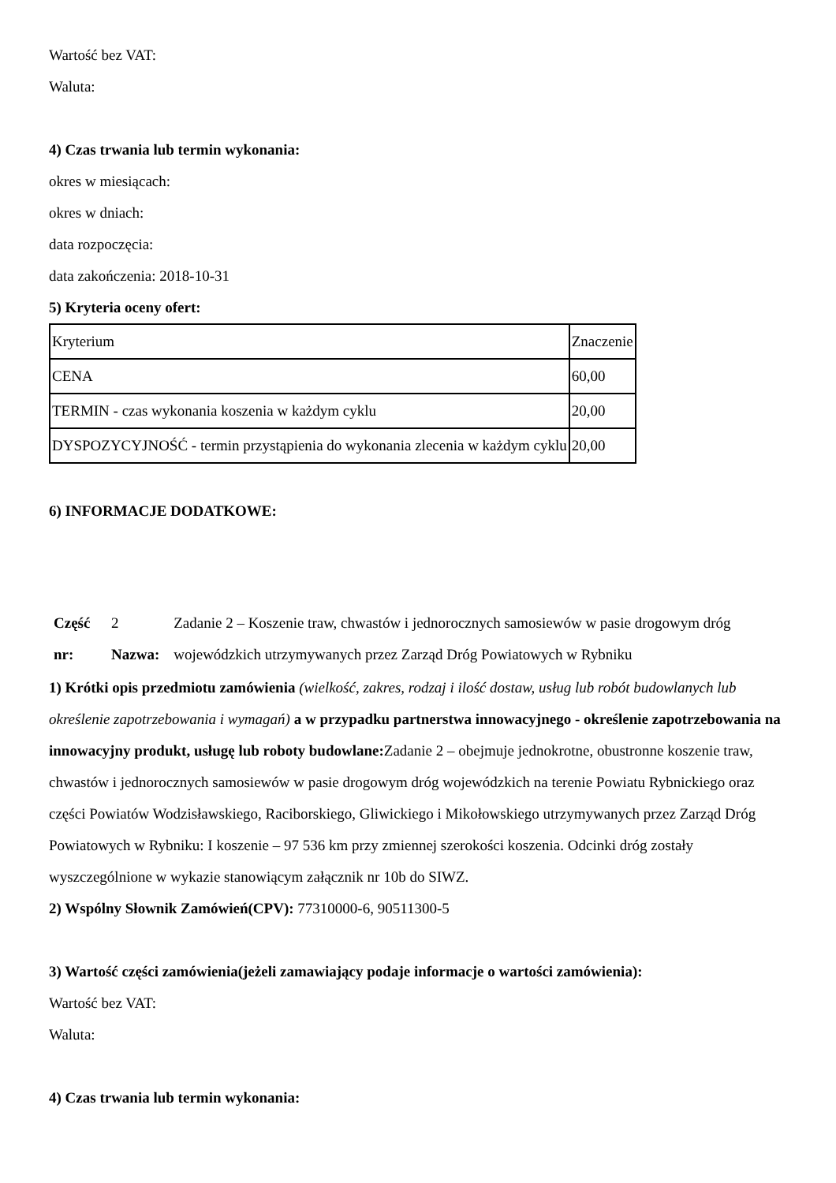Wartość bez VAT:
Waluta:
4) Czas trwania lub termin wykonania:
okres w miesiącach:
okres w dniach:
data rozpoczęcia:
data zakończenia: 2018-10-31
5) Kryteria oceny ofert:
| Kryterium | Znaczenie |
| CENA | 60,00 |
| TERMIN - czas wykonania koszenia w każdym cyklu | 20,00 |
| DYSPOZYCYJNOŚĆ - termin przystąpienia do wykonania zlecenia w każdym cyklu | 20,00 |
6) INFORMACJE DODATKOWE:
| Część nr: | 2 Nazwa: | Zadanie 2 – Koszenie traw, chwastów i jednorocznych samosiewów w pasie drogowym dróg wojewódzkich utrzymywanych przez Zarząd Dróg Powiatowych w Rybniku |
1) Krótki opis przedmiotu zamówienia (wielkość, zakres, rodzaj i ilość dostaw, usług lub robót budowlanych lub określenie zapotrzebowania i wymagań) a w przypadku partnerstwa innowacyjnego - określenie zapotrzebowania na innowacyjny produkt, usługę lub roboty budowlane: Zadanie 2 – obejmuje jednokrotne, obustronne koszenie traw, chwastów i jednorocznych samosiewów w pasie drogowym dróg wojewódzkich na terenie Powiatu Rybnickiego oraz części Powiatów Wodzisławskiego, Raciborskiego, Gliwickiego i Mikołowskiego utrzymywanych przez Zarząd Dróg Powiatowych w Rybniku: I koszenie – 97 536 km przy zmiennej szerokości koszenia. Odcinki dróg zostały wyszczególnione w wykazie stanowiącym załącznik nr 10b do SIWZ.
2) Wspólny Słownik Zamówień(CPV): 77310000-6, 90511300-5
3) Wartość części zamówienia(jeżeli zamawiający podaje informacje o wartości zamówienia):
Wartość bez VAT:
Waluta:
4) Czas trwania lub termin wykonania: